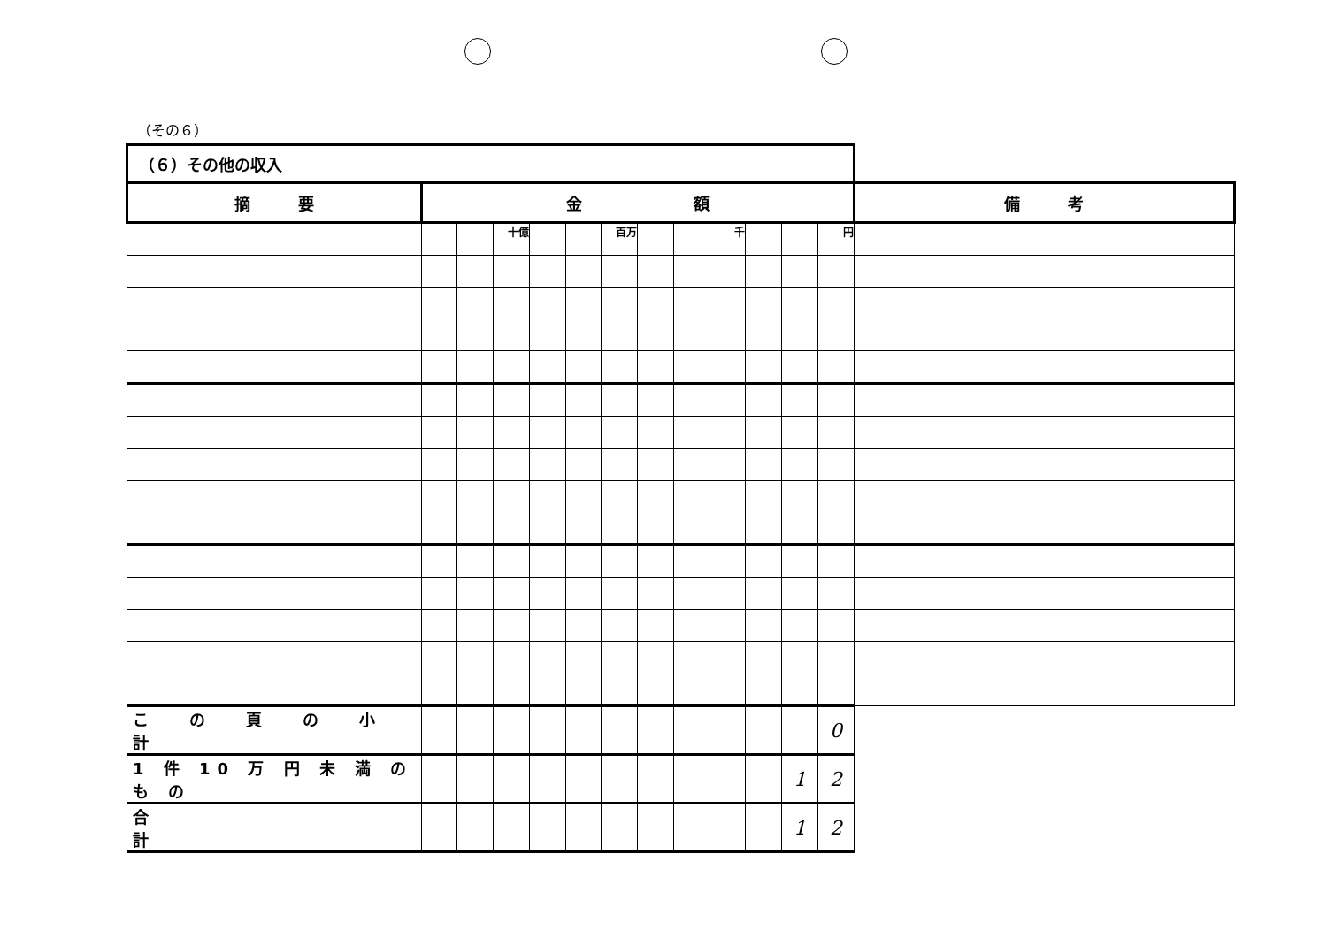（その６）
| （６）その他の収入 | | | | | | | | | | | | | |
| 摘 要 | 金 額 | | | | | | | | | | | | 備 考 |
| | | | 十億 | | | 百万 | | | 千 | | | 円 | |
| こ の 頁 の 小 計 | | | | | | | | | | | | 0 | |
| 1 件 10 万 円 未 満 の も の | | | | | | | | | | | 1 | 2 | |
| 合 計 | | | | | | | | | | | 1 | 2 | |